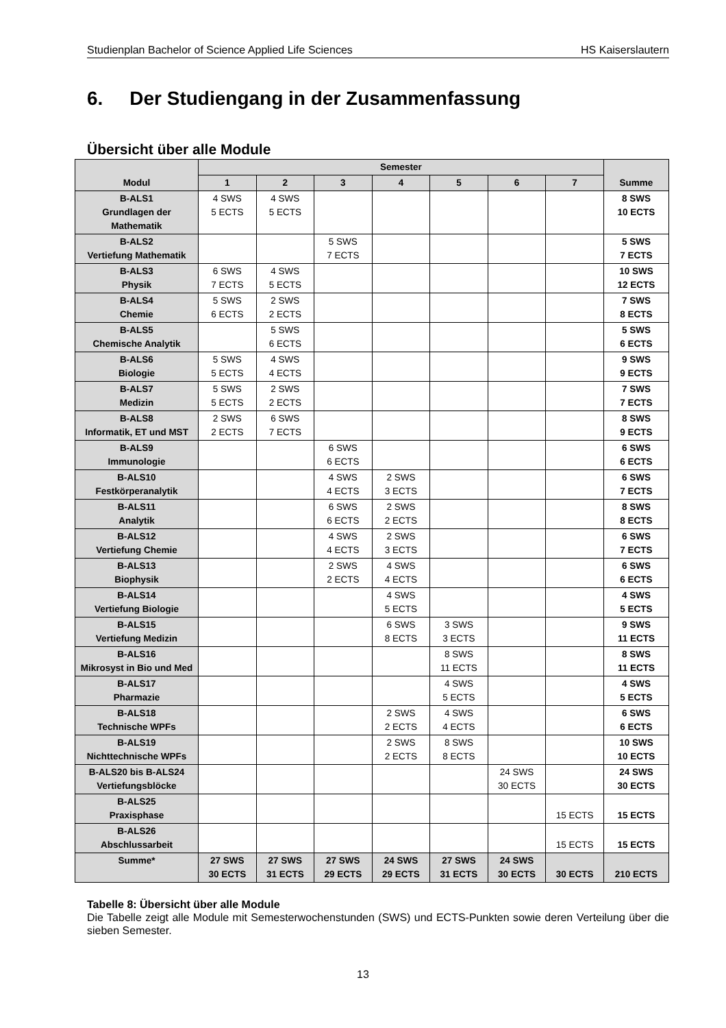Studienplan Bachelor of Science Applied Life Sciences HS Kaiserslautern
6. Der Studiengang in der Zusammenfassung
Übersicht über alle Module
| Modul | Semester | | | | | | | Summe |
| --- | --- | --- | --- | --- | --- | --- | --- | --- |
| | 1 | 2 | 3 | 4 | 5 | 6 | 7 | |
| B-ALS1 Grundlagen der Mathematik | 4 SWS 5 ECTS | 4 SWS 5 ECTS | | | | | | 8 SWS 10 ECTS |
| B-ALS2 Vertiefung Mathematik | | | 5 SWS 7 ECTS | | | | | 5 SWS 7 ECTS |
| B-ALS3 Physik | 6 SWS 7 ECTS | 4 SWS 5 ECTS | | | | | | 10 SWS 12 ECTS |
| B-ALS4 Chemie | 5 SWS 6 ECTS | 2 SWS 2 ECTS | | | | | | 7 SWS 8 ECTS |
| B-ALS5 Chemische Analytik | | 5 SWS 6 ECTS | | | | | | 5 SWS 6 ECTS |
| B-ALS6 Biologie | 5 SWS 5 ECTS | 4 SWS 4 ECTS | | | | | | 9 SWS 9 ECTS |
| B-ALS7 Medizin | 5 SWS 5 ECTS | 2 SWS 2 ECTS | | | | | | 7 SWS 7 ECTS |
| B-ALS8 Informatik, ET und MST | 2 SWS 2 ECTS | 6 SWS 7 ECTS | | | | | | 8 SWS 9 ECTS |
| B-ALS9 Immunologie | | | 6 SWS 6 ECTS | | | | | 6 SWS 6 ECTS |
| B-ALS10 Festkörperanalytik | | | 4 SWS 4 ECTS | 2 SWS 3 ECTS | | | | 6 SWS 7 ECTS |
| B-ALS11 Analytik | | | 6 SWS 6 ECTS | 2 SWS 2 ECTS | | | | 8 SWS 8 ECTS |
| B-ALS12 Vertiefung Chemie | | | 4 SWS 4 ECTS | 2 SWS 3 ECTS | | | | 6 SWS 7 ECTS |
| B-ALS13 Biophysik | | | 2 SWS 2 ECTS | 4 SWS 4 ECTS | | | | 6 SWS 6 ECTS |
| B-ALS14 Vertiefung Biologie | | | | 4 SWS 5 ECTS | | | | 4 SWS 5 ECTS |
| B-ALS15 Vertiefung Medizin | | | | 6 SWS 8 ECTS | 3 SWS 3 ECTS | | | 9 SWS 11 ECTS |
| B-ALS16 Mikrosyst in Bio und Med | | | | | 8 SWS 11 ECTS | | | 8 SWS 11 ECTS |
| B-ALS17 Pharmazie | | | | | 4 SWS 5 ECTS | | | 4 SWS 5 ECTS |
| B-ALS18 Technische WPFs | | | | 2 SWS 2 ECTS | 4 SWS 4 ECTS | | | 6 SWS 6 ECTS |
| B-ALS19 Nichttechnische WPFs | | | | 2 SWS 2 ECTS | 8 SWS 8 ECTS | | | 10 SWS 10 ECTS |
| B-ALS20 bis B-ALS24 Vertiefungsblöcke | | | | | | 24 SWS 30 ECTS | | 24 SWS 30 ECTS |
| B-ALS25 Praxisphase | | | | | | | 15 ECTS | 15 ECTS |
| B-ALS26 Abschlussarbeit | | | | | | | 15 ECTS | 15 ECTS |
| Summe* | 27 SWS 30 ECTS | 27 SWS 31 ECTS | 27 SWS 29 ECTS | 24 SWS 29 ECTS | 27 SWS 31 ECTS | 24 SWS 30 ECTS | 30 ECTS | 210 ECTS |
Tabelle 8: Übersicht über alle Module
Die Tabelle zeigt alle Module mit Semesterwochenstunden (SWS) und ECTS-Punkten sowie deren Verteilung über die sieben Semester.
13